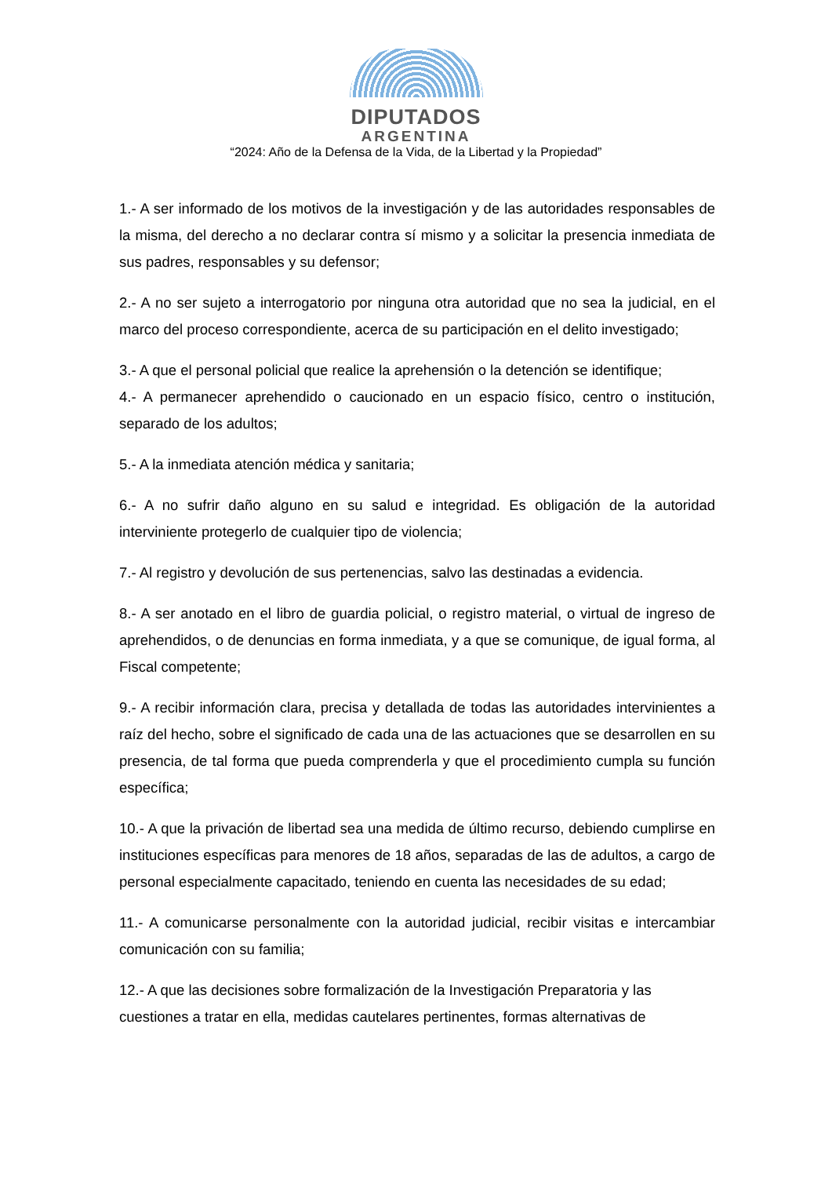DIPUTADOS
ARGENTINA
“2024: Año de la Defensa de la Vida, de la Libertad y la Propiedad”
1.- A ser informado de los motivos de la investigación y de las autoridades responsables de la misma, del derecho a no declarar contra sí mismo y a solicitar la presencia inmediata de sus padres, responsables y su defensor;
2.- A no ser sujeto a interrogatorio por ninguna otra autoridad que no sea la judicial, en el marco del proceso correspondiente, acerca de su participación en el delito investigado;
3.- A que el personal policial que realice la aprehensión o la detención se identifique;
4.- A permanecer aprehendido o caucionado en un espacio físico, centro o institución, separado de los adultos;
5.- A la inmediata atención médica y sanitaria;
6.- A no sufrir daño alguno en su salud e integridad. Es obligación de la autoridad interviniente protegerlo de cualquier tipo de violencia;
7.- Al registro y devolución de sus pertenencias, salvo las destinadas a evidencia.
8.- A ser anotado en el libro de guardia policial, o registro material, o virtual de ingreso de aprehendidos, o de denuncias en forma inmediata, y a que se comunique, de igual forma, al Fiscal competente;
9.- A recibir información clara, precisa y detallada de todas las autoridades intervinientes a raíz del hecho, sobre el significado de cada una de las actuaciones que se desarrollen en su presencia, de tal forma que pueda comprenderla y que el procedimiento cumpla su función específica;
10.- A que la privación de libertad sea una medida de último recurso, debiendo cumplirse en instituciones específicas para menores de 18 años, separadas de las de adultos, a cargo de personal especialmente capacitado, teniendo en cuenta las necesidades de su edad;
11.- A comunicarse personalmente con la autoridad judicial, recibir visitas e intercambiar comunicación con su familia;
12.- A que las decisiones sobre formalización de la Investigación Preparatoria y las cuestiones a tratar en ella, medidas cautelares pertinentes, formas alternativas de